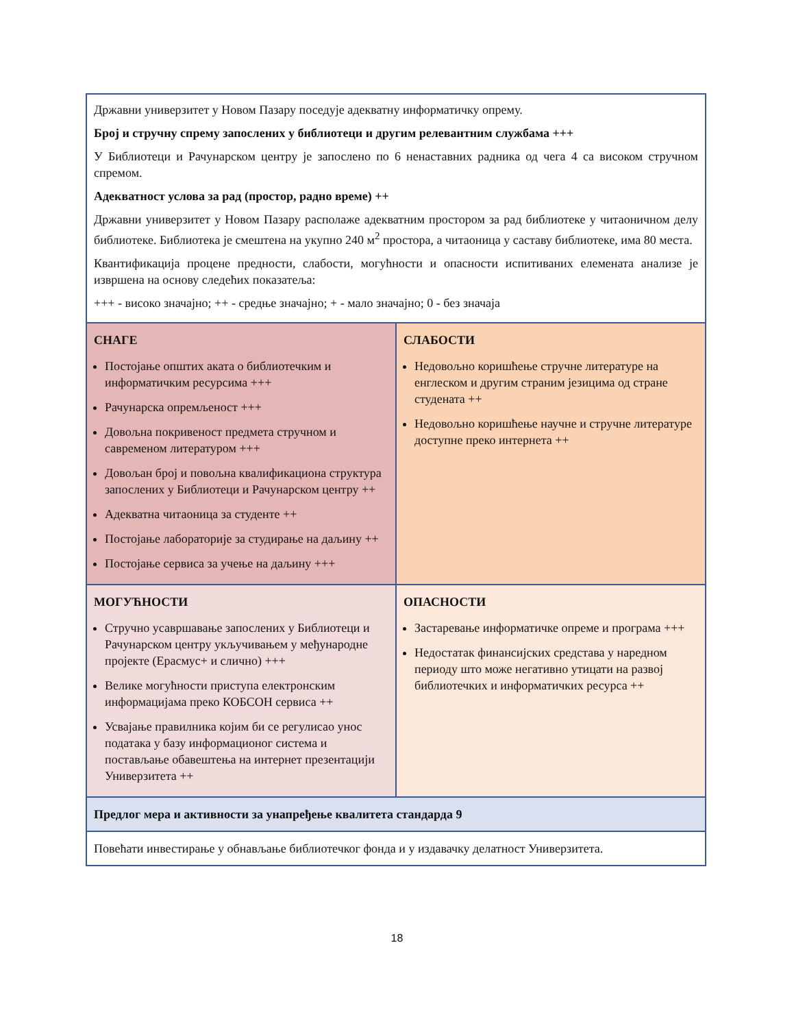| Државни универзитет у Новом Пазару поседује адекватну информатичку опрему. Број и стручну спрему запослених у библиотеци и другим релевантним службама +++ У Библиотеци и Рачунарском центру је запослено по 6 ненаставних радника од чега 4 са високом стручном спремом. Адекватност услова за рад (простор, радно време) ++ Државни универзитет у Новом Пазару располаже адекватним простором за рад библиотеке у читаоничном делу библиотеке. Библиотека је смештена на укупно 240 м<sup>2</sup> простора, а читаоница у саставу библиотеке, има 80 места. Квантификација процене предности, слабости, могућности и опасности испитиваних елемената анализе је извршена на основу следећих показатеља: +++ - високо значајно; ++ - средње значајно; + - мало значајно; 0 - без значаја | |
| СНАГЕ Постојање општих аката о библиотечким и информатичким ресурсима +++ Рачунарска опремљеност +++ Довољна покривеност предмета стручном и савременом литературом +++ Довољан број и повољна квалификациона структура запослених у Библиотеци и Рачунарском центру ++ Адекватна читаоница за студенте ++ Постојање лабораторије за студирање на даљину ++ Постојање сервиса за учење на даљину +++ | СЛАБОСТИ Недовољно коришћење стручне литературе на енглеском и другим страним језицима од стране студената ++ Недовољно коришћење научне и стручне литературе доступне преко интернета ++ |
| МОГУЋНОСТИ Стручно усавршавање запослених у Библиотеци и Рачунарском центру укључивањем у међународне пројекте (Ерасмус+ и слично) +++ Велике могућности приступа електронским информацијама преко КОБСОН сервиса ++ Усвајање правилника којим би се регулисао унос података у базу информационог система и постављање обавештења на интернет презентацији Универзитета ++ | ОПАСНОСТИ Застаревање информатичке опреме и програма +++ Недостатак финансијских средстава у наредном периоду што може негативно утицати на развој библиотечких и информатичких ресурса ++ |
| Предлог мера и активности за унапређење квалитета стандарда 9 | |
| Повећати инвестирање у обнављање библиотечког фонда и у издавачку делатност Универзитета. | |
18